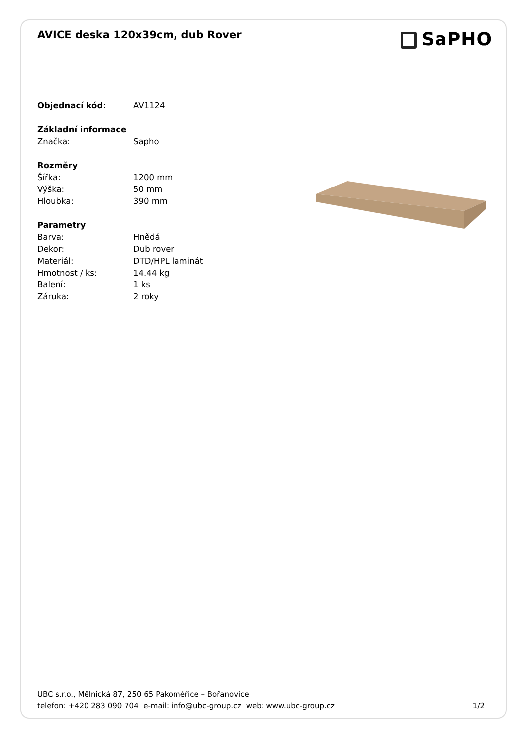AVICE deska 120x39cm, dub Rover
SaPHO
| Objednací kód: | AV1124 |
| Základní informace | |
| Značka: | Sapho |
| Rozměry | |
| Šířka: | 1200 mm |
| Výška: | 50 mm |
| Hloubka: | 390 mm |
| Parametry | |
| Barva: | Hnědá |
| Dekor: | Dub rover |
| Materiál: | DTD/HPL laminát |
| Hmotnost / ks: | 14.44 kg |
| Balení: | 1 ks |
| Záruka: | 2 roky |
UBC s.r.o., Mělnická 87, 250 65 Pakoměřice – Bořanovice
telefon: +420 283 090 704 e-mail: info@ubc-group.cz web: www.ubc-group.cz
1/2